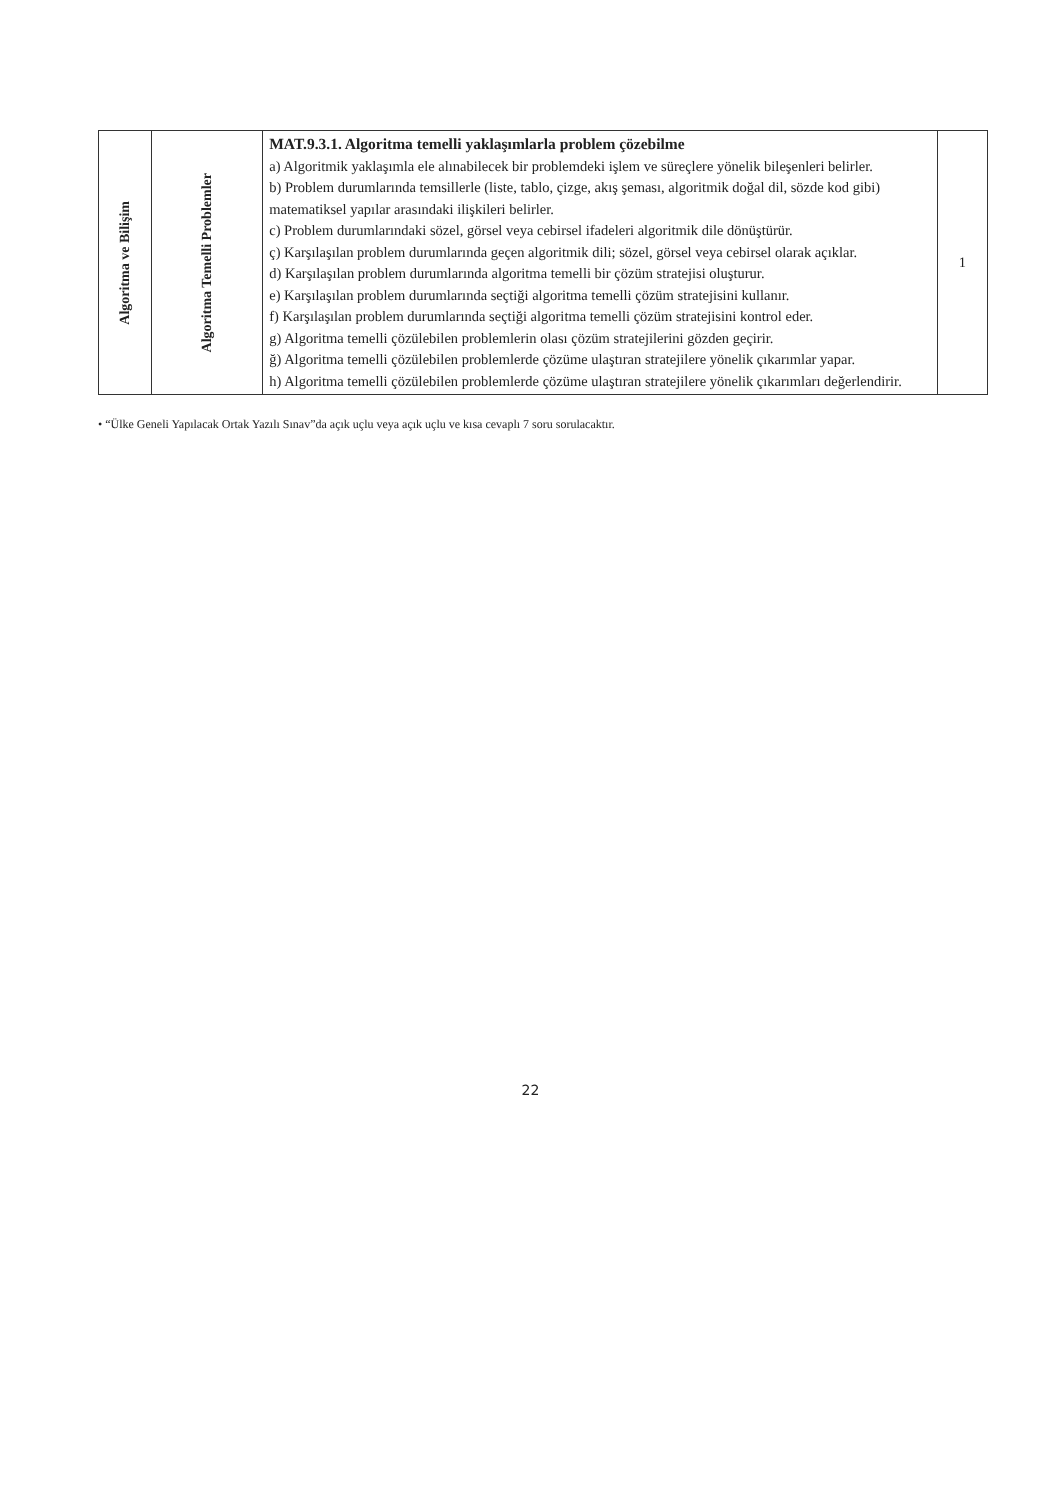| Algoritma ve Bilişim | Algoritma Temelli Problemler | MAT.9.3.1. Algoritma temelli yaklaşımlarla problem çözebilme a) Algoritmik yaklaşımla ele alınabilecek bir problemdeki işlem ve süreçlere yönelik bileşenleri belirler. b) Problem durumlarında temsillerle (liste, tablo, çizge, akış şeması, algoritmik doğal dil, sözde kod gibi) matematiksel yapılar arasındaki ilişkileri belirler. c) Problem durumlarındaki sözel, görsel veya cebirsel ifadeleri algoritmik dile dönüştürür. ç) Karşılaşılan problem durumlarında geçen algoritmik dili; sözel, görsel veya cebirsel olarak açıklar. d) Karşılaşılan problem durumlarında algoritma temelli bir çözüm stratejisi oluşturur. e) Karşılaşılan problem durumlarında seçtiği algoritma temelli çözüm stratejisini kullanır. f) Karşılaşılan problem durumlarında seçtiği algoritma temelli çözüm stratejisini kontrol eder. g) Algoritma temelli çözülebilen problemlerin olası çözüm stratejilerini gözden geçirir. ğ) Algoritma temelli çözülebilen problemlerde çözüme ulaştıran stratejilere yönelik çıkarımlar yapar. h) Algoritma temelli çözülebilen problemlerde çözüme ulaştıran stratejilere yönelik çıkarımları değerlendirir. | 1 |
• “Ülke Geneli Yapılacak Ortak Yazılı Sınav”da açık uçlu veya açık uçlu ve kısa cevaplı 7 soru sorulacaktır.
22